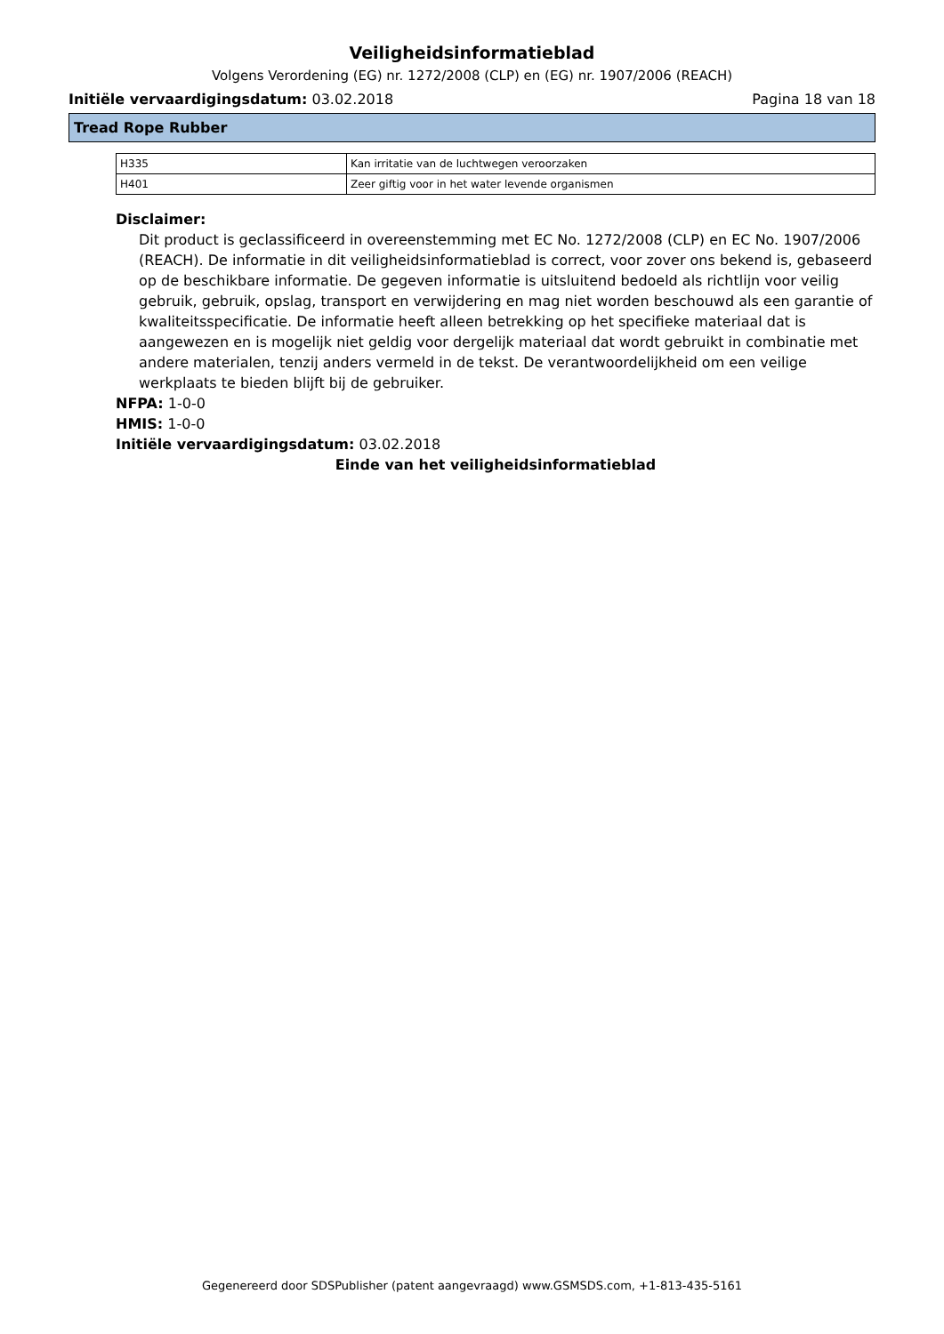Veiligheidsinformatieblad
Volgens Verordening (EG) nr. 1272/2008 (CLP) en (EG) nr. 1907/2006 (REACH)
Initiële vervaardigingsdatum: 03.02.2018 Pagina 18 van 18
Tread Rope Rubber
| H335 | Kan irritatie van de luchtwegen veroorzaken |
| H401 | Zeer giftig voor in het water levende organismen |
Disclaimer:
Dit product is geclassificeerd in overeenstemming met EC No. 1272/2008 (CLP) en EC No. 1907/2006 (REACH). De informatie in dit veiligheidsinformatieblad is correct, voor zover ons bekend is, gebaseerd op de beschikbare informatie. De gegeven informatie is uitsluitend bedoeld als richtlijn voor veilig gebruik, gebruik, opslag, transport en verwijdering en mag niet worden beschouwd als een garantie of kwaliteitsspecificatie. De informatie heeft alleen betrekking op het specifieke materiaal dat is aangewezen en is mogelijk niet geldig voor dergelijk materiaal dat wordt gebruikt in combinatie met andere materialen, tenzij anders vermeld in de tekst. De verantwoordelijkheid om een veilige werkplaats te bieden blijft bij de gebruiker.
NFPA: 1-0-0
HMIS: 1-0-0
Initiële vervaardigingsdatum: 03.02.2018
Einde van het veiligheidsinformatieblad
Gegenereerd door SDSPublisher (patent aangevraagd) www.GSMSDS.com, +1-813-435-5161